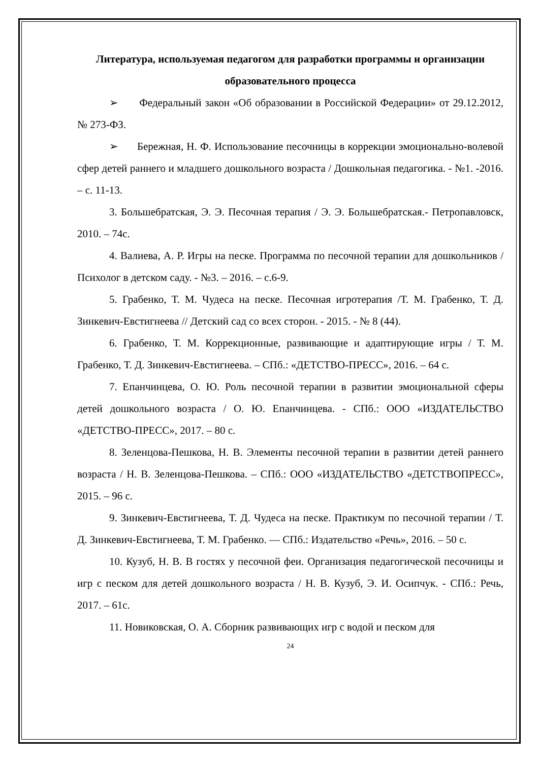Литература, используемая педагогом для разработки программы и организации образовательного процесса
➢ Федеральный закон «Об образовании в Российской Федерации» от 29.12.2012, № 273-ФЗ.
➢ Бережная, Н. Ф. Использование песочницы в коррекции эмоционально-волевой сфер детей раннего и младшего дошкольного возраста / Дошкольная педагогика. - №1. -2016. – с. 11-13.
3. Большебратская, Э. Э. Песочная терапия / Э. Э. Большебратская.- Петропавловск, 2010. – 74с.
4. Валиева, А. Р. Игры на песке. Программа по песочной терапии для дошкольников / Психолог в детском саду. - №3. – 2016. – с.6-9.
5. Грабенко, Т. М. Чудеса на песке. Песочная игротерапия /Т. М. Грабенко, Т. Д. Зинкевич-Евстигнеева // Детский сад со всех сторон. - 2015. - № 8 (44).
6. Грабенко, Т. М. Коррекционные, развивающие и адаптирующие игры / Т. М. Грабенко, Т. Д. Зинкевич-Евстигнеева. – СПб.: «ДЕТСТВО-ПРЕСС», 2016. – 64 с.
7. Епанчинцева, О. Ю. Роль песочной терапии в развитии эмоциональной сферы детей дошкольного возраста / О. Ю. Епанчинцева. - СПб.: ООО «ИЗДАТЕЛЬСТВО «ДЕТСТВО-ПРЕСС», 2017. – 80 с.
8. Зеленцова-Пешкова, Н. В. Элементы песочной терапии в развитии детей раннего возраста / Н. В. Зеленцова-Пешкова. – СПб.: ООО «ИЗДАТЕЛЬСТВО «ДЕТСТВОПРЕСС», 2015. – 96 с.
9. Зинкевич-Евстигнеева, Т. Д. Чудеса на песке. Практикум по песочной терапии / Т. Д. Зинкевич-Евстигнеева, Т. М. Грабенко. — СПб.: Издательство «Речь», 2016. – 50 с.
10. Кузуб, Н. В. В гостях у песочной феи. Организация педагогической песочницы и игр с песком для детей дошкольного возраста / Н. В. Кузуб, Э. И. Осипчук. - СПб.: Речь, 2017. – 61с.
11. Новиковская, О. А. Сборник развивающих игр с водой и песком для
24